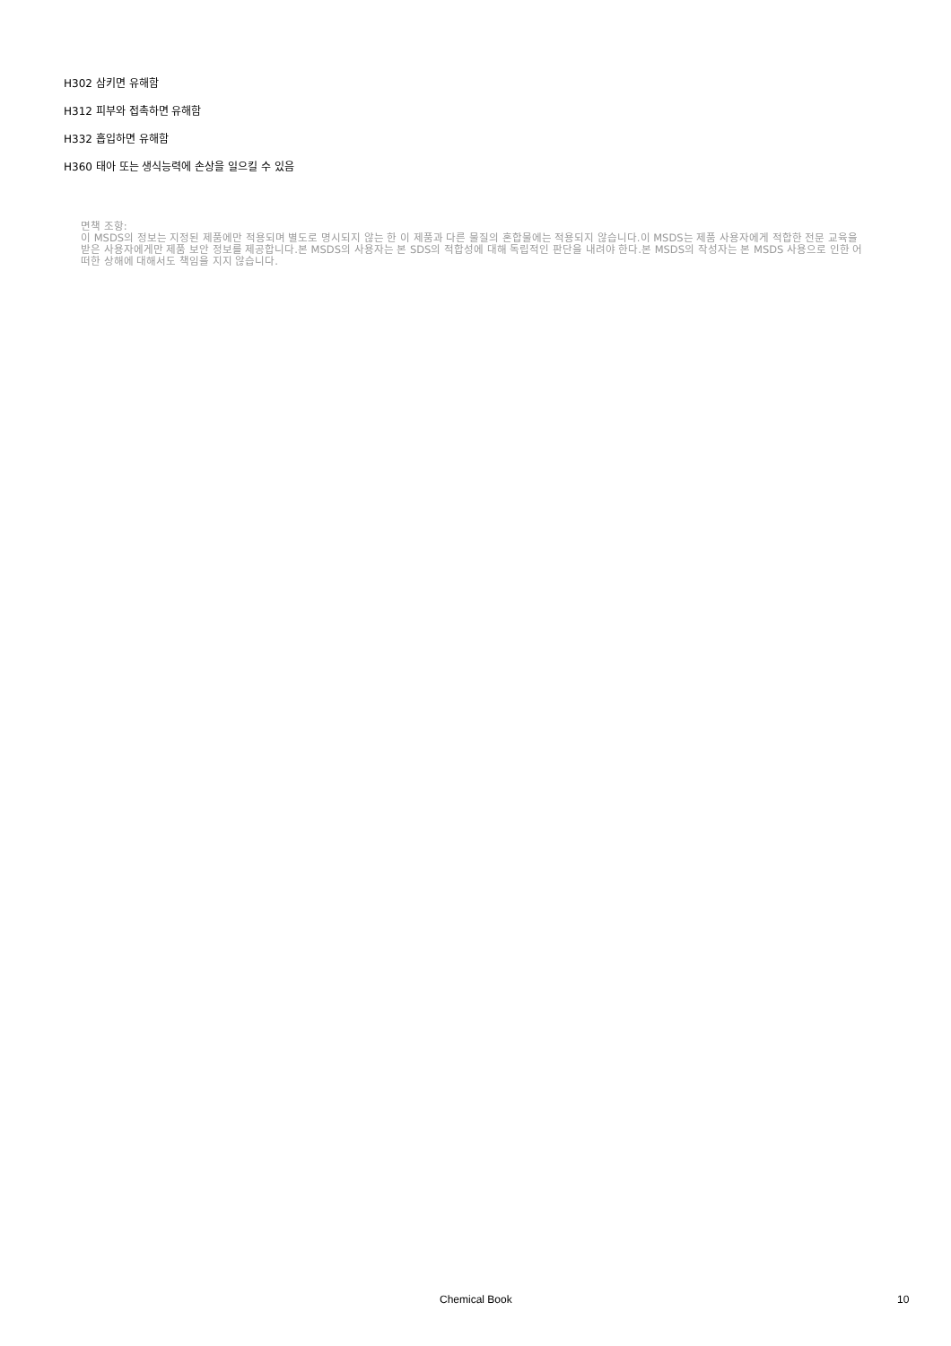H302 삼키면 유해함
H312 피부와 접촉하면 유해함
H332 흡입하면 유해함
H360 태아 또는 생식능력에 손상을 일으킬 수 있음
면책 조항:
이 MSDS의 정보는 지정된 제품에만 적용되며 별도로 명시되지 않는 한 이 제품과 다른 물질의 혼합물에는 적용되지 않습니다.이 MSDS는 제품 사용자에게 적합한 전문 교육을 받은 사용자에게만 제품 보안 정보를 제공합니다.본 MSDS의 사용자는 본 SDS의 적합성에 대해 독립적인 판단을 내려야 한다.본 MSDS의 작성자는 본 MSDS 사용으로 인한 어떠한 상해에 대해서도 책임을 지지 않습니다.
Chemical Book 10